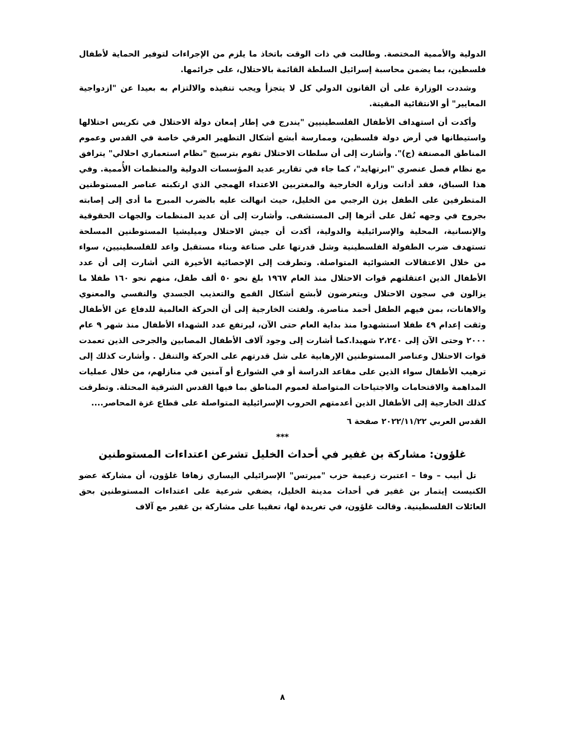الدولية والأممية المختصة. وطالبت في ذات الوقت باتخاذ ما يلزم من الإجراءات لتوفير الحماية لأطفال فلسطين، بما يضمن محاسبة إسرائيل السلطة القائمة بالاحتلال، على جرائمها.
وشددت الوزارة على أن القانون الدولي كل لا يتجزأ ويجب تنفيذه والالتزام به بعيدا عن "ازدواجية المعايير" أو الانتقائية المقيتة.
وأكدت أن استهداف الأطفال الفلسطينيين "يندرج في إطار إمعان دولة الاحتلال في تكريس احتلالها واستيطانها في أرض دولة فلسطين، وممارسة أبشع أشكال التطهير العرقي خاصة في القدس وعموم المناطق المصنفة (ج)". وأشارت إلى أن سلطات الاحتلال تقوم بترسيخ "نظام استعماري احلالي" يترافق مع نظام فصل عنصري "ابرتهايد"، كما جاء في تقارير عديد المؤسسات الدولية والمنظمات الأُممية. وفي هذا السباق، فقد أدانت وزارة الخارجية والمغتربين الاعتداء الهمجي الذي ارتكبته عناصر المستوطنين المتطرفين على الطفل يزن الرجبي من الخليل، حيث انهالت عليه بالضرب المبرح ما أدى إلى إصابته بجروح في وجهه نُقل على أثرها إلى المستشفى. وأشارت إلى أن عديد المنظمات والجهات الحقوقية والإنسانية، المحلية والإسرائيلية والدولية، أكدت أن جيش الاحتلال وميليشيا المستوطنين المسلحة تستهدف ضرب الطفولة الفلسطينية وشل قدرتها على صناعة وبناء مستقبل واعد للفلسطينيين، سواء من خلال الاعتقالات العشوائية المتواصلة. وتطرقت إلى الإحصائية الأخيرة التي أشارت إلى أن عدد الأطفال الذين اعتقلتهم قوات الاحتلال منذ العام ١٩٦٧ بلغ نحو ٥٠ ألف طفل، منهم نحو ١٦٠ طفلا ما يزالون في سجون الاحتلال ويتعرضون لأبشع أشكال القمع والتعذيب الجسدي والنفسي والمعنوي والاهانات، بمن فيهم الطفل أحمد مناصرة. ولفتت الخارجية إلى أن الحركة العالمية للدفاع عن الأطفال وثقت إعدام ٤٩ طفلا استشهدوا منذ بداية العام حتى الآن، ليرتفع عدد الشهداء الأطفال منذ شهر ٩ عام ٢٠٠٠ وحتى الآن إلى ٢،٢٤٠ شهيدا.كما أشارت إلى وجود آلاف الأطفال المصابين والجرحى الذين تعمدت قوات الاحتلال وعناصر المستوطنين الإرهابية على شل قدرتهم على الحركة والتنقل . وأشارت كذلك إلى ترهيب الأطفال سواء الذين على مقاعد الدراسة أو في الشوارع أو آمنين في منازلهم، من خلال عمليات المداهمة والاقتحامات والاجتياحات المتواصلة لعموم المناطق بما فيها القدس الشرقية المحتلة. وتطرقت كذلك الخارجية إلى الأطفال الذين أعدمتهم الحروب الإسرائيلية المتواصلة على قطاع غزة المحاصر....
القدس العربي ٢٠٢٢/١١/٢٢ صفحة ٦
***
غلؤون: مشاركة بن غفير في أحداث الخليل تشرعن اعتداءات المستوطنين
تل أبيب – وفا – اعتبرت زعيمة حزب "ميرتس" الإسرائيلي اليساري زهافا غلؤون، أن مشاركة عضو الكنيست إيتمار بن غفير في أحداث مدينة الخليل، يضفي شرعية على اعتداءات المستوطنين بحق العائلات الفلسطينية. وقالت غلؤون، في تغريدة لها، تعقيبا على مشاركة بن غفير مع آلاف
٨